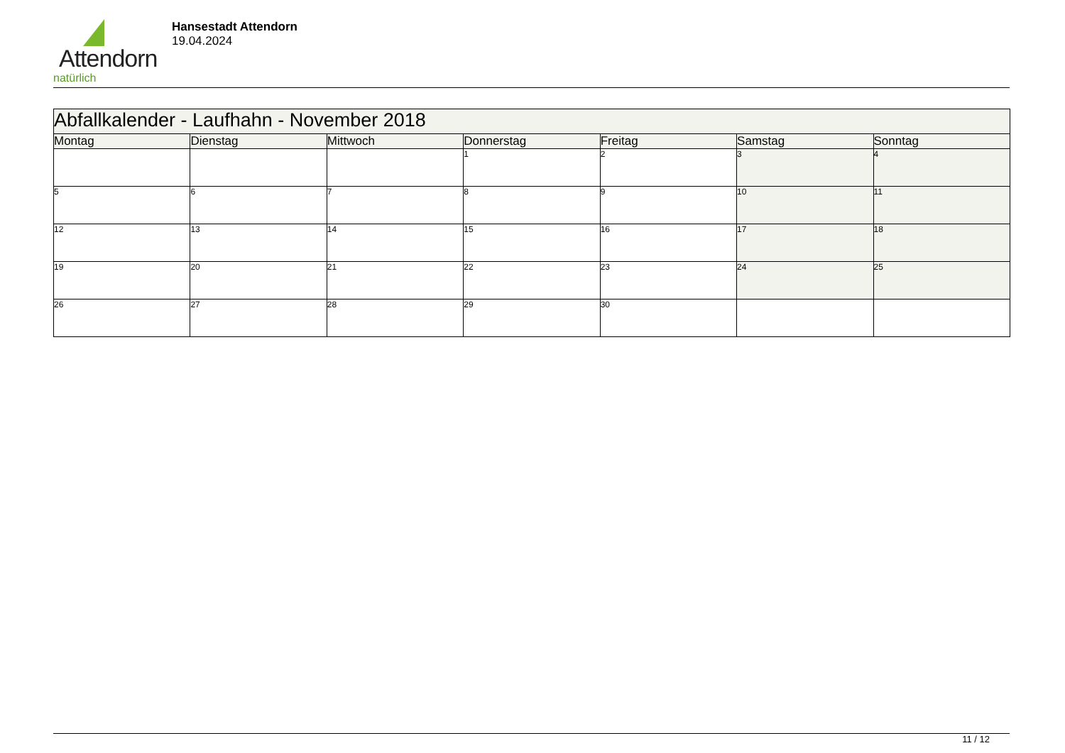Attendorn
natürlich
Hansestadt Attendorn
19.04.2024
| Abfallkalender - Laufhahn - November 2018 | | | | | | |
| --- | --- | --- | --- | --- | --- | --- |
| Montag | Dienstag | Mittwoch | Donnerstag | Freitag | Samstag | Sonntag |
| | | | 1 | 2 | 3 | 4 |
| 5 | 6 | 7 | 8 | 9 | 10 | 11 |
| 12 | 13 | 14 | 15 | 16 | 17 | 18 |
| 19 | 20 | 21 | 22 | 23 | 24 | 25 |
| 26 | 27 | 28 | 29 | 30 | | |
11 / 12